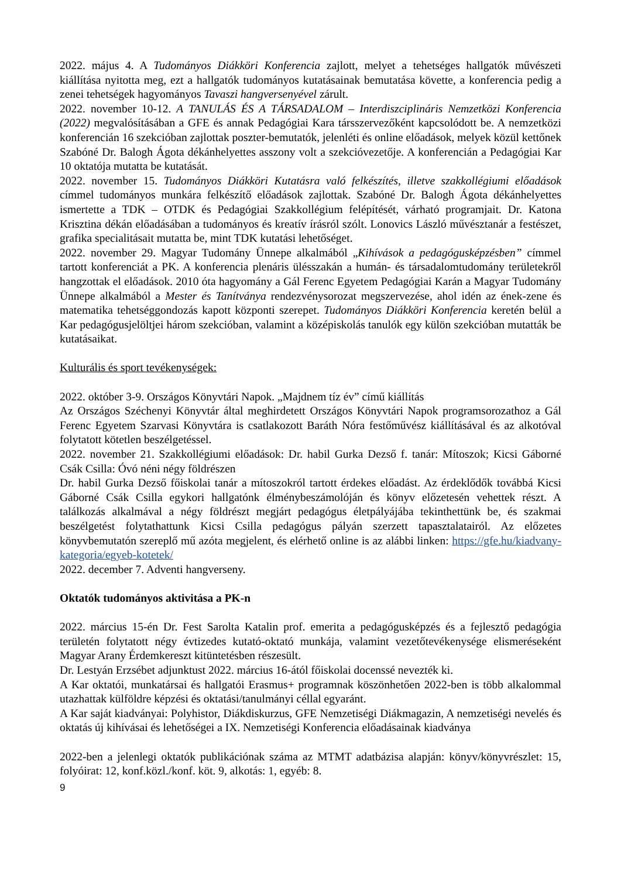2022. május 4. A Tudományos Diákköri Konferencia zajlott, melyet a tehetséges hallgatók művészeti kiállítása nyitotta meg, ezt a hallgatók tudományos kutatásainak bemutatása követte, a konferencia pedig a zenei tehetségek hagyományos Tavaszi hangversenyével zárult.
2022. november 10-12. A TANULÁS ÉS A TÁRSADALOM – Interdiszciplináris Nemzetközi Konferencia (2022) megvalósításában a GFE és annak Pedagógiai Kara társszervezőként kapcsolódott be. A nemzetközi konferencián 16 szekcióban zajlottak poszter-bemutatók, jelenléti és online előadások, melyek közül kettőnek Szabóné Dr. Balogh Ágota dékánhelyettes asszony volt a szekcióvezetője. A konferencián a Pedagógiai Kar 10 oktatója mutatta be kutatását.
2022. november 15. Tudományos Diákköri Kutatásra való felkészítés, illetve szakkollégiumi előadások címmel tudományos munkára felkészítő előadások zajlottak. Szabóné Dr. Balogh Ágota dékánhelyettes ismertette a TDK – OTDK és Pedagógiai Szakkollégium felépítését, várható programjait. Dr. Katona Krisztina dékán előadásában a tudományos és kreatív írásról szólt. Lonovics László művésztanár a festészet, grafika specialitásait mutatta be, mint TDK kutatási lehetőséget.
2022. november 29. Magyar Tudomány Ünnepe alkalmából „Kihívások a pedagógusképzésben” címmel tartott konferenciát a PK. A konferencia plenáris ülésszakán a humán- és társadalomtudomány területekről hangzottak el előadások. 2010 óta hagyomány a Gál Ferenc Egyetem Pedagógiai Karán a Magyar Tudomány Ünnepe alkalmából a Mester és Tanítványa rendezvénysorozat megszervezése, ahol idén az ének-zene és matematika tehetséggondozás kapott központi szerepet. Tudományos Diákköri Konferencia keretén belül a Kar pedagógusjelöltjei három szekcióban, valamint a középiskolás tanulók egy külön szekcióban mutatták be kutatásaikat.
Kulturális és sport tevékenységek:
2022. október 3-9. Országos Könyvtári Napok. „Majdnem tíz év” című kiállítás
Az Országos Széchenyi Könyvtár által meghirdetett Országos Könyvtári Napok programsorozathoz a Gál Ferenc Egyetem Szarvasi Könyvtára is csatlakozott Baráth Nóra festőművész kiállításával és az alkotóval folytatott kötetlen beszélgetéssel.
2022. november 21. Szakkollégiumi előadások: Dr. habil Gurka Dezső f. tanár: Mítoszok; Kicsi Gáborné Csák Csilla: Óvó néni négy földrészen
Dr. habil Gurka Dezső főiskolai tanár a mítoszokról tartott érdekes előadást. Az érdeklődők továbbá Kicsi Gáborné Csák Csilla egykori hallgatónk élménybeszámolóján és könyv előzetesén vehettek részt. A találkozás alkalmával a négy földrészt megjárt pedagógus életpályájába tekinthettünk be, és szakmai beszélgetést folytathattunk Kicsi Csilla pedagógus pályán szerzett tapasztalatairól. Az előzetes könyvbemutatón szereplő mű azóta megjelent, és elérhető online is az alábbi linken: https://gfe.hu/kiadvany-kategoria/egyeb-kotetek/
2022. december 7. Adventi hangverseny.
Oktatók tudományos aktivitása a PK-n
2022. március 15-én Dr. Fest Sarolta Katalin prof. emerita a pedagógusképzés és a fejlesztő pedagógia területén folytatott négy évtizedes kutató-oktató munkája, valamint vezetőtevékenysége elismeréseként Magyar Arany Érdemkereszt kitüntetésben részesült.
Dr. Lestyán Erzsébet adjunktust 2022. március 16-ától főiskolai docenssé nevezték ki.
A Kar oktatói, munkatársai és hallgatói Erasmus+ programnak köszönhetően 2022-ben is több alkalommal utazhattak külföldre képzési és oktatási/tanulmányi céllal egyaránt.
A Kar saját kiadványai: Polyhistor, Diákdiskurzus, GFE Nemzetiségi Diákmagazin, A nemzetiségi nevelés és oktatás új kihívásai és lehetőségei a IX. Nemzetiségi Konferencia előadásainak kiadványa
2022-ben a jelenlegi oktatók publikációnak száma az MTMT adatbázisa alapján: könyv/könyvrészlet: 15, folyóirat: 12, konf.közl./konf. köt. 9, alkotás: 1, egyéb: 8.
9